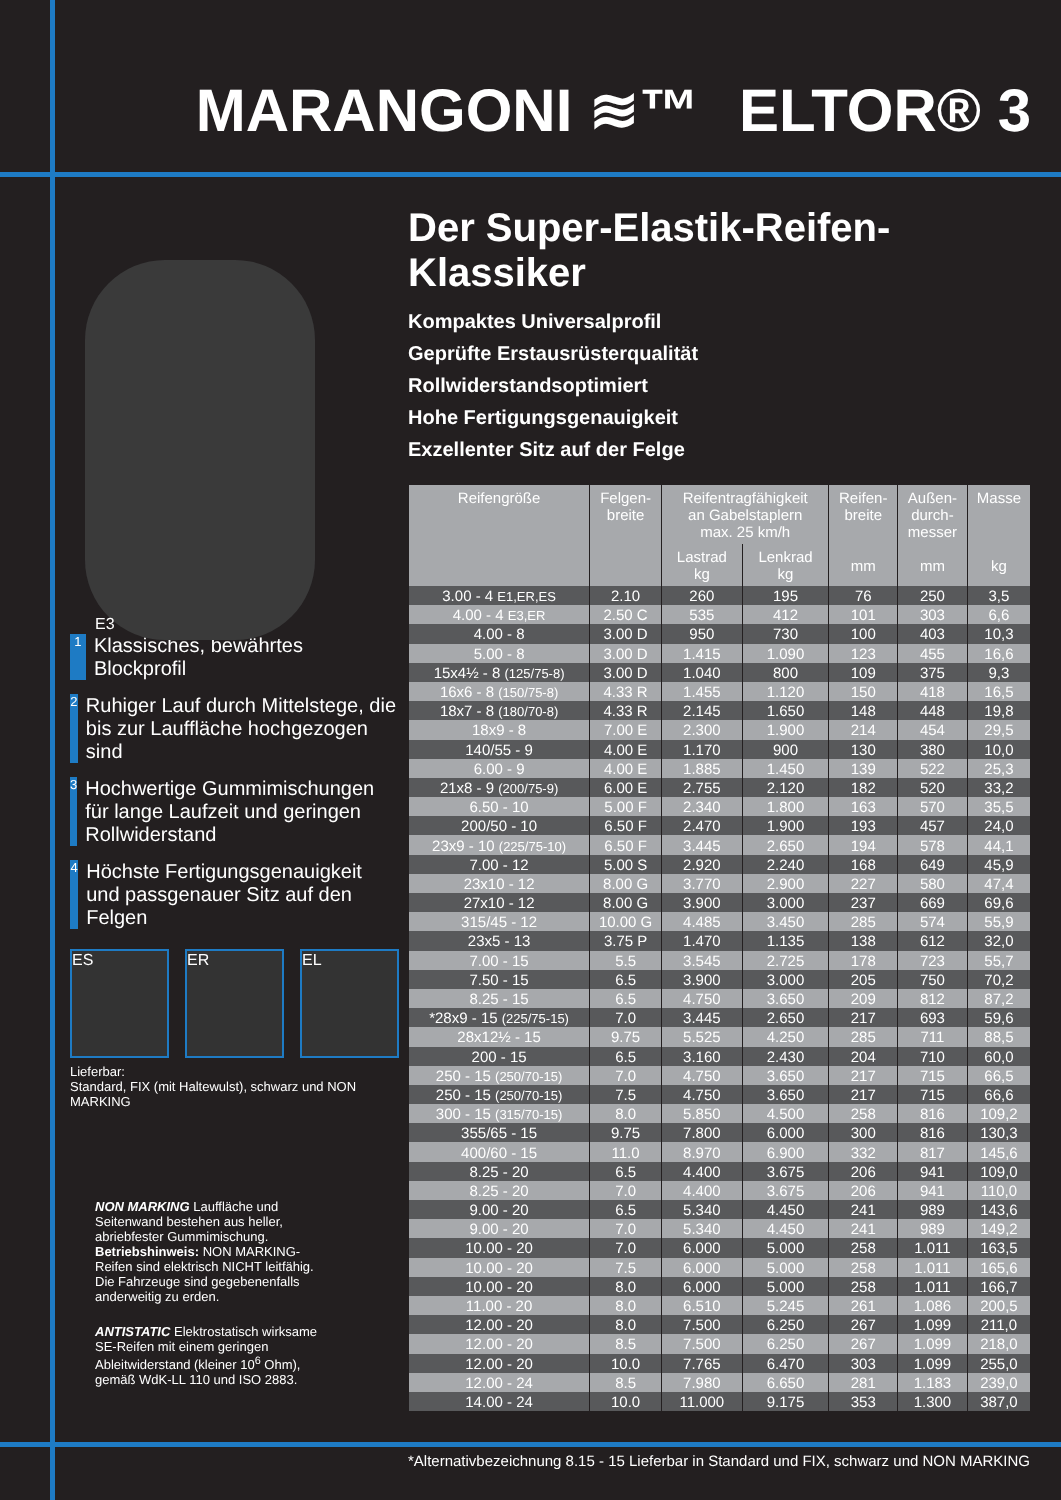MARANGONI ≋™ ELTOR® 3
E3
1 Klassisches, bewährtes Blockprofil
2 Ruhiger Lauf durch Mittelstege, die bis zur Lauffläche hochgezogen sind
3 Hochwertige Gummimischungen für lange Laufzeit und geringen Rollwiderstand
4 Höchste Fertigungsgenauigkeit und passgenauer Sitz auf den Felgen
ES ER EL
Lieferbar:
Standard, FIX (mit Haltewulst), schwarz und NON MARKING
NON MARKING Lauffläche und Seitenwand bestehen aus heller, abriebfester Gummimischung.
Betriebshinweis: NON MARKING-Reifen sind elektrisch NICHT leitfähig.
Die Fahrzeuge sind gegebenenfalls anderweitig zu erden.
ANTISTATIC Elektrostatisch wirksame SE-Reifen mit einem geringen Ableitwiderstand (kleiner 10<sup>6</sup> Ohm), gemäß WdK-LL 110 und ISO 2883.
Der Super-Elastik-Reifen-Klassiker
Kompaktes Universalprofil
Geprüfte Erstausrüsterqualität
Rollwiderstandsoptimiert
Hohe Fertigungsgenauigkeit
Exzellenter Sitz auf der Felge
| Reifengröße | Felgen- breite | Reifentragfähigkeit an Gabelstaplern max. 25 km/h | | Reifen- breite mm | Außen- durch- messer mm | Masse kg |
| --- | --- | --- | --- | --- | --- | --- |
| | | Lastrad kg | Lenkrad kg | | | |
| 3.00 - 4 E1,ER,ES | 2.10 | 260 | 195 | 76 | 250 | 3,5 |
| 4.00 - 4 E3,ER | 2.50 C | 535 | 412 | 101 | 303 | 6,6 |
| 4.00 - 8 | 3.00 D | 950 | 730 | 100 | 403 | 10,3 |
| 5.00 - 8 | 3.00 D | 1.415 | 1.090 | 123 | 455 | 16,6 |
| 15x4½ - 8 (125/75-8) | 3.00 D | 1.040 | 800 | 109 | 375 | 9,3 |
| 16x6 - 8 (150/75-8) | 4.33 R | 1.455 | 1.120 | 150 | 418 | 16,5 |
| 18x7 - 8 (180/70-8) | 4.33 R | 2.145 | 1.650 | 148 | 448 | 19,8 |
| 18x9 - 8 | 7.00 E | 2.300 | 1.900 | 214 | 454 | 29,5 |
| 140/55 - 9 | 4.00 E | 1.170 | 900 | 130 | 380 | 10,0 |
| 6.00 - 9 | 4.00 E | 1.885 | 1.450 | 139 | 522 | 25,3 |
| 21x8 - 9 (200/75-9) | 6.00 E | 2.755 | 2.120 | 182 | 520 | 33,2 |
| 6.50 - 10 | 5.00 F | 2.340 | 1.800 | 163 | 570 | 35,5 |
| 200/50 - 10 | 6.50 F | 2.470 | 1.900 | 193 | 457 | 24,0 |
| 23x9 - 10 (225/75-10) | 6.50 F | 3.445 | 2.650 | 194 | 578 | 44,1 |
| 7.00 - 12 | 5.00 S | 2.920 | 2.240 | 168 | 649 | 45,9 |
| 23x10 - 12 | 8.00 G | 3.770 | 2.900 | 227 | 580 | 47,4 |
| 27x10 - 12 | 8.00 G | 3.900 | 3.000 | 237 | 669 | 69,6 |
| 315/45 - 12 | 10.00 G | 4.485 | 3.450 | 285 | 574 | 55,9 |
| 23x5 - 13 | 3.75 P | 1.470 | 1.135 | 138 | 612 | 32,0 |
| 7.00 - 15 | 5.5 | 3.545 | 2.725 | 178 | 723 | 55,7 |
| 7.50 - 15 | 6.5 | 3.900 | 3.000 | 205 | 750 | 70,2 |
| 8.25 - 15 | 6.5 | 4.750 | 3.650 | 209 | 812 | 87,2 |
| *28x9 - 15 (225/75-15) | 7.0 | 3.445 | 2.650 | 217 | 693 | 59,6 |
| 28x12½ - 15 | 9.75 | 5.525 | 4.250 | 285 | 711 | 88,5 |
| 200 - 15 | 6.5 | 3.160 | 2.430 | 204 | 710 | 60,0 |
| 250 - 15 (250/70-15) | 7.0 | 4.750 | 3.650 | 217 | 715 | 66,5 |
| 250 - 15 (250/70-15) | 7.5 | 4.750 | 3.650 | 217 | 715 | 66,6 |
| 300 - 15 (315/70-15) | 8.0 | 5.850 | 4.500 | 258 | 816 | 109,2 |
| 355/65 - 15 | 9.75 | 7.800 | 6.000 | 300 | 816 | 130,3 |
| 400/60 - 15 | 11.0 | 8.970 | 6.900 | 332 | 817 | 145,6 |
| 8.25 - 20 | 6.5 | 4.400 | 3.675 | 206 | 941 | 109,0 |
| 8.25 - 20 | 7.0 | 4.400 | 3.675 | 206 | 941 | 110,0 |
| 9.00 - 20 | 6.5 | 5.340 | 4.450 | 241 | 989 | 143,6 |
| 9.00 - 20 | 7.0 | 5.340 | 4.450 | 241 | 989 | 149,2 |
| 10.00 - 20 | 7.0 | 6.000 | 5.000 | 258 | 1.011 | 163,5 |
| 10.00 - 20 | 7.5 | 6.000 | 5.000 | 258 | 1.011 | 165,6 |
| 10.00 - 20 | 8.0 | 6.000 | 5.000 | 258 | 1.011 | 166,7 |
| 11.00 - 20 | 8.0 | 6.510 | 5.245 | 261 | 1.086 | 200,5 |
| 12.00 - 20 | 8.0 | 7.500 | 6.250 | 267 | 1.099 | 211,0 |
| 12.00 - 20 | 8.5 | 7.500 | 6.250 | 267 | 1.099 | 218,0 |
| 12.00 - 20 | 10.0 | 7.765 | 6.470 | 303 | 1.099 | 255,0 |
| 12.00 - 24 | 8.5 | 7.980 | 6.650 | 281 | 1.183 | 239,0 |
| 14.00 - 24 | 10.0 | 11.000 | 9.175 | 353 | 1.300 | 387,0 |
*Alternativbezeichnung 8.15 - 15 Lieferbar in Standard und FIX, schwarz und NON MARKING